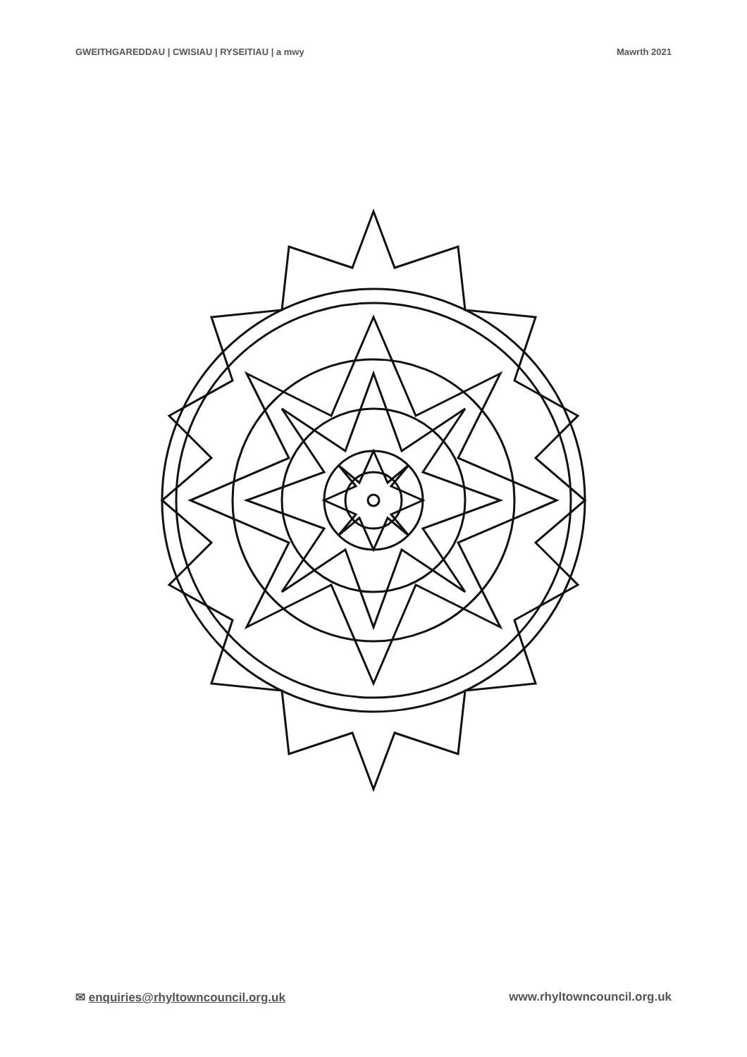GWEITHGAREDDAU | CWISIAU | RYSEITIAU | a mwy Mawrth 2021
✉ enquiries@rhyltowncouncil.org.uk www.rhyltowncouncil.org.uk